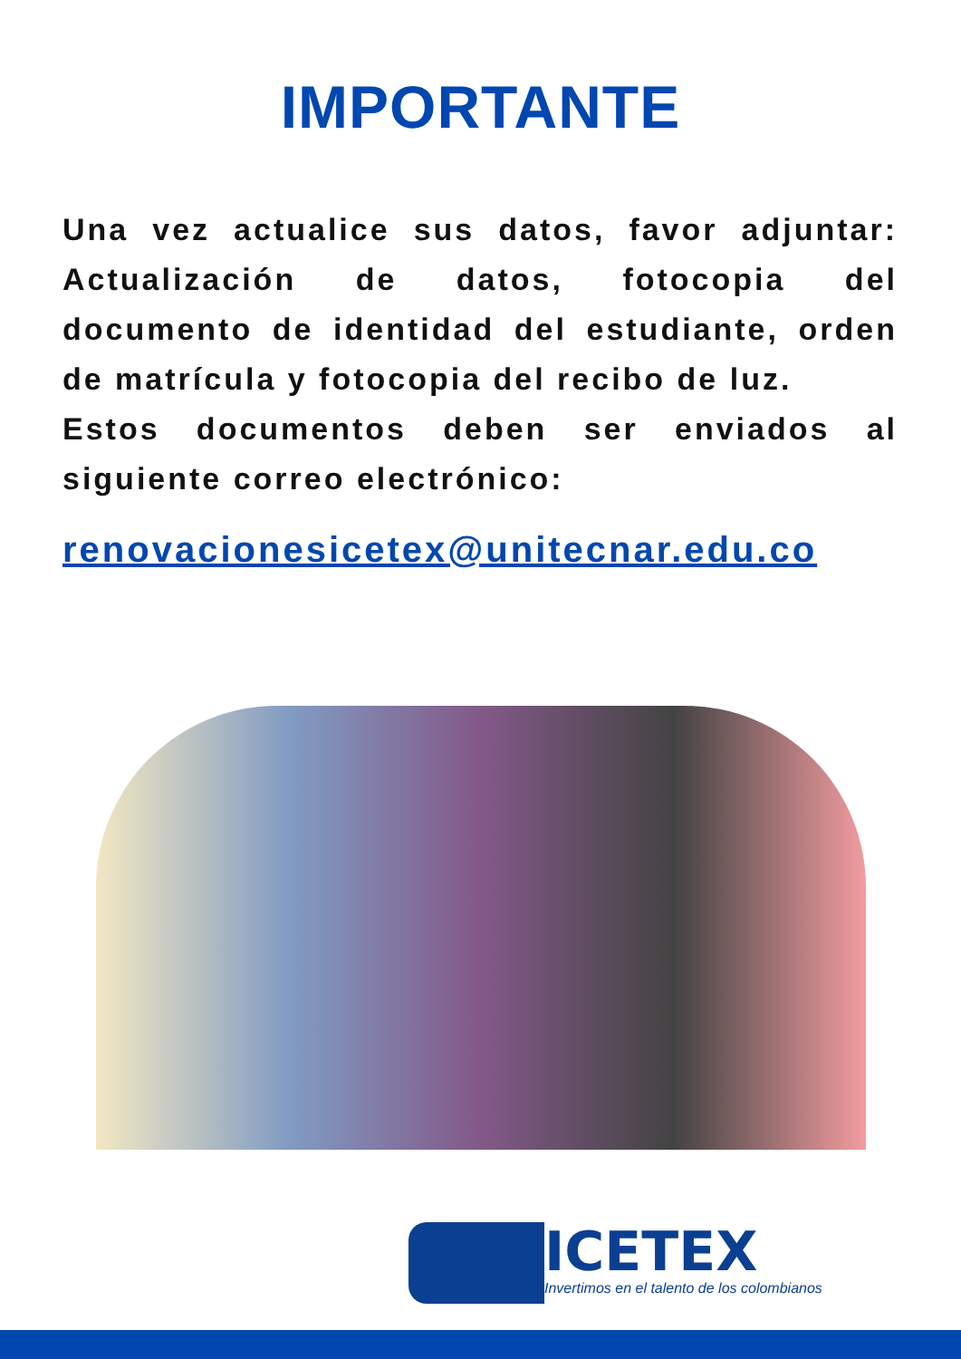IMPORTANTE
Una vez actualice sus datos, favor adjuntar: Actualización de datos, fotocopia del documento de identidad del estudiante, orden de matrícula y fotocopia del recibo de luz.
Estos documentos deben ser enviados al siguiente correo electrónico:
renovacionesicetex@unitecnar.edu.co
ICETEX
Invertimos en el talento de los colombianos